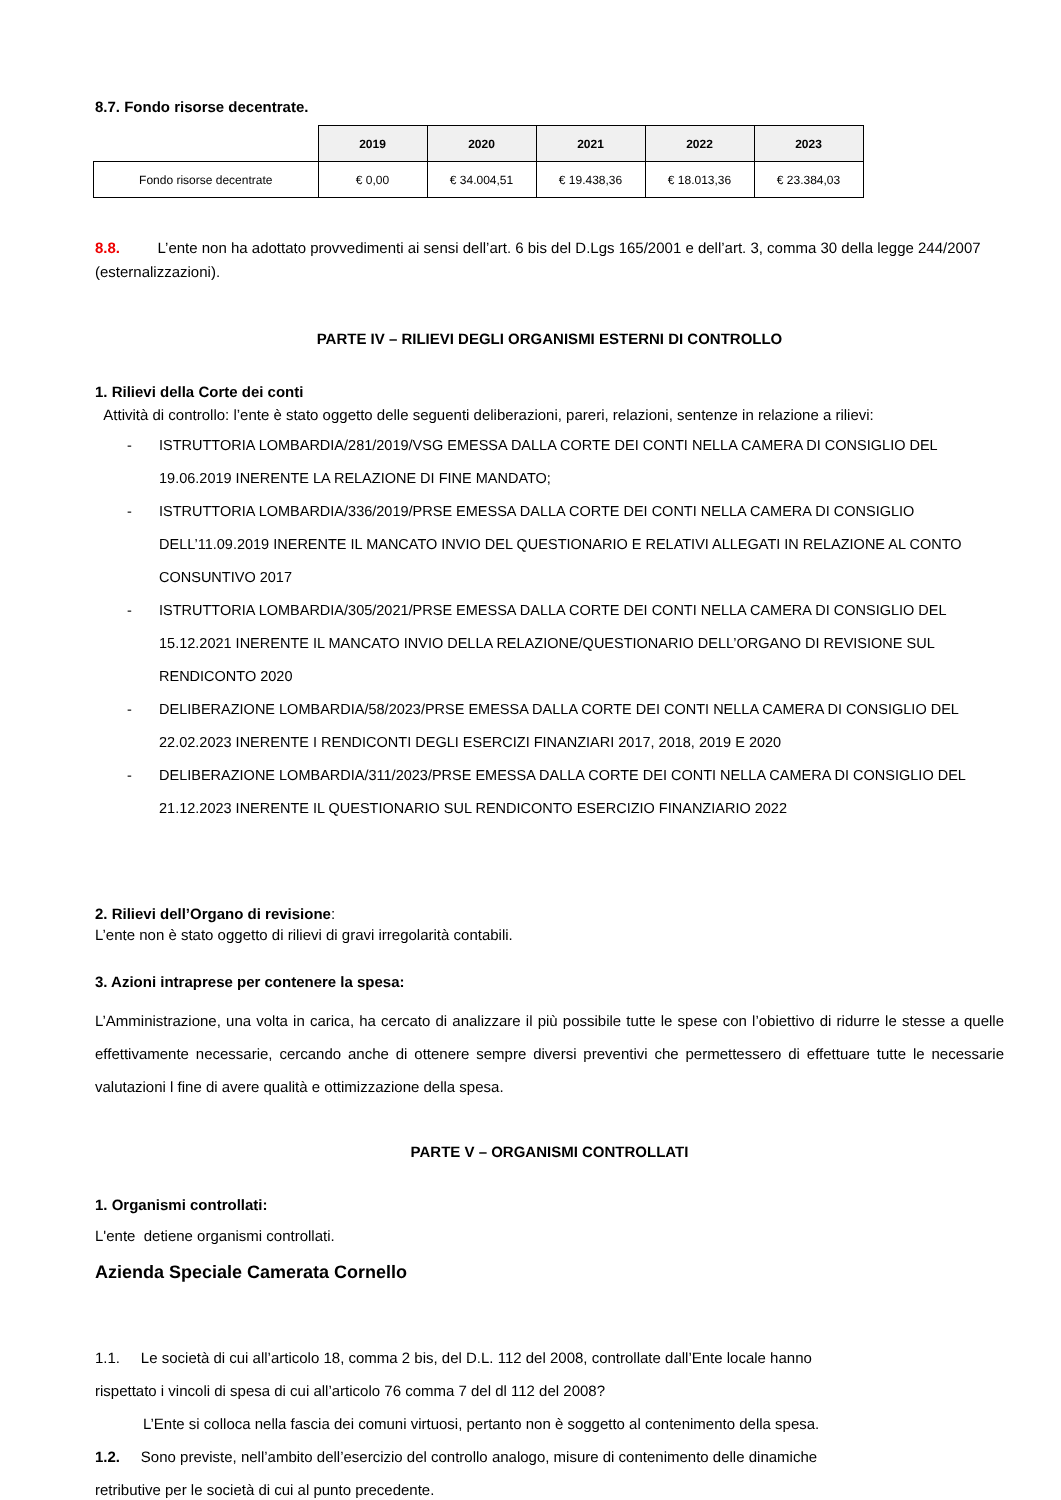8.7. Fondo risorse decentrate.
| | 2019 | 2020 | 2021 | 2022 | 2023 |
| Fondo risorse decentrate | € 0,00 | € 34.004,51 | € 19.438,36 | € 18.013,36 | € 23.384,03 |
8.8. L’ente non ha adottato provvedimenti ai sensi dell’art. 6 bis del D.Lgs 165/2001 e dell’art. 3, comma 30 della legge 244/2007 (esternalizzazioni).
PARTE IV – RILIEVI DEGLI ORGANISMI ESTERNI DI CONTROLLO
1. Rilievi della Corte dei conti
Attività di controllo: l’ente è stato oggetto delle seguenti deliberazioni, pareri, relazioni, sentenze in relazione a rilievi:
- ISTRUTTORIA LOMBARDIA/281/2019/VSG EMESSA DALLA CORTE DEI CONTI NELLA CAMERA DI CONSIGLIO DEL 19.06.2019 INERENTE LA RELAZIONE DI FINE MANDATO;
- ISTRUTTORIA LOMBARDIA/336/2019/PRSE EMESSA DALLA CORTE DEI CONTI NELLA CAMERA DI CONSIGLIO DELL’11.09.2019 INERENTE IL MANCATO INVIO DEL QUESTIONARIO E RELATIVI ALLEGATI IN RELAZIONE AL CONTO CONSUNTIVO 2017
- ISTRUTTORIA LOMBARDIA/305/2021/PRSE EMESSA DALLA CORTE DEI CONTI NELLA CAMERA DI CONSIGLIO DEL 15.12.2021 INERENTE IL MANCATO INVIO DELLA RELAZIONE/QUESTIONARIO DELL’ORGANO DI REVISIONE SUL RENDICONTO 2020
- DELIBERAZIONE LOMBARDIA/58/2023/PRSE EMESSA DALLA CORTE DEI CONTI NELLA CAMERA DI CONSIGLIO DEL 22.02.2023 INERENTE I RENDICONTI DEGLI ESERCIZI FINANZIARI 2017, 2018, 2019 E 2020
- DELIBERAZIONE LOMBARDIA/311/2023/PRSE EMESSA DALLA CORTE DEI CONTI NELLA CAMERA DI CONSIGLIO DEL 21.12.2023 INERENTE IL QUESTIONARIO SUL RENDICONTO ESERCIZIO FINANZIARIO 2022
2. Rilievi dell’Organo di revisione:
L’ente non è stato oggetto di rilievi di gravi irregolarità contabili.
3. Azioni intraprese per contenere la spesa:
L’Amministrazione, una volta in carica, ha cercato di analizzare il più possibile tutte le spese con l’obiettivo di ridurre le stesse a quelle effettivamente necessarie, cercando anche di ottenere sempre diversi preventivi che permettessero di effettuare tutte le necessarie valutazioni l fine di avere qualità e ottimizzazione della spesa.
PARTE V – ORGANISMI CONTROLLATI
1. Organismi controllati:
L'ente detiene organismi controllati.
Azienda Speciale Camerata Cornello
1.1. Le società di cui all’articolo 18, comma 2 bis, del D.L. 112 del 2008, controllate dall’Ente locale hanno
rispettato i vincoli di spesa di cui all’articolo 76 comma 7 del dl 112 del 2008?
L’Ente si colloca nella fascia dei comuni virtuosi, pertanto non è soggetto al contenimento della spesa.
1.2. Sono previste, nell’ambito dell’esercizio del controllo analogo, misure di contenimento delle dinamiche
retributive per le società di cui al punto precedente.